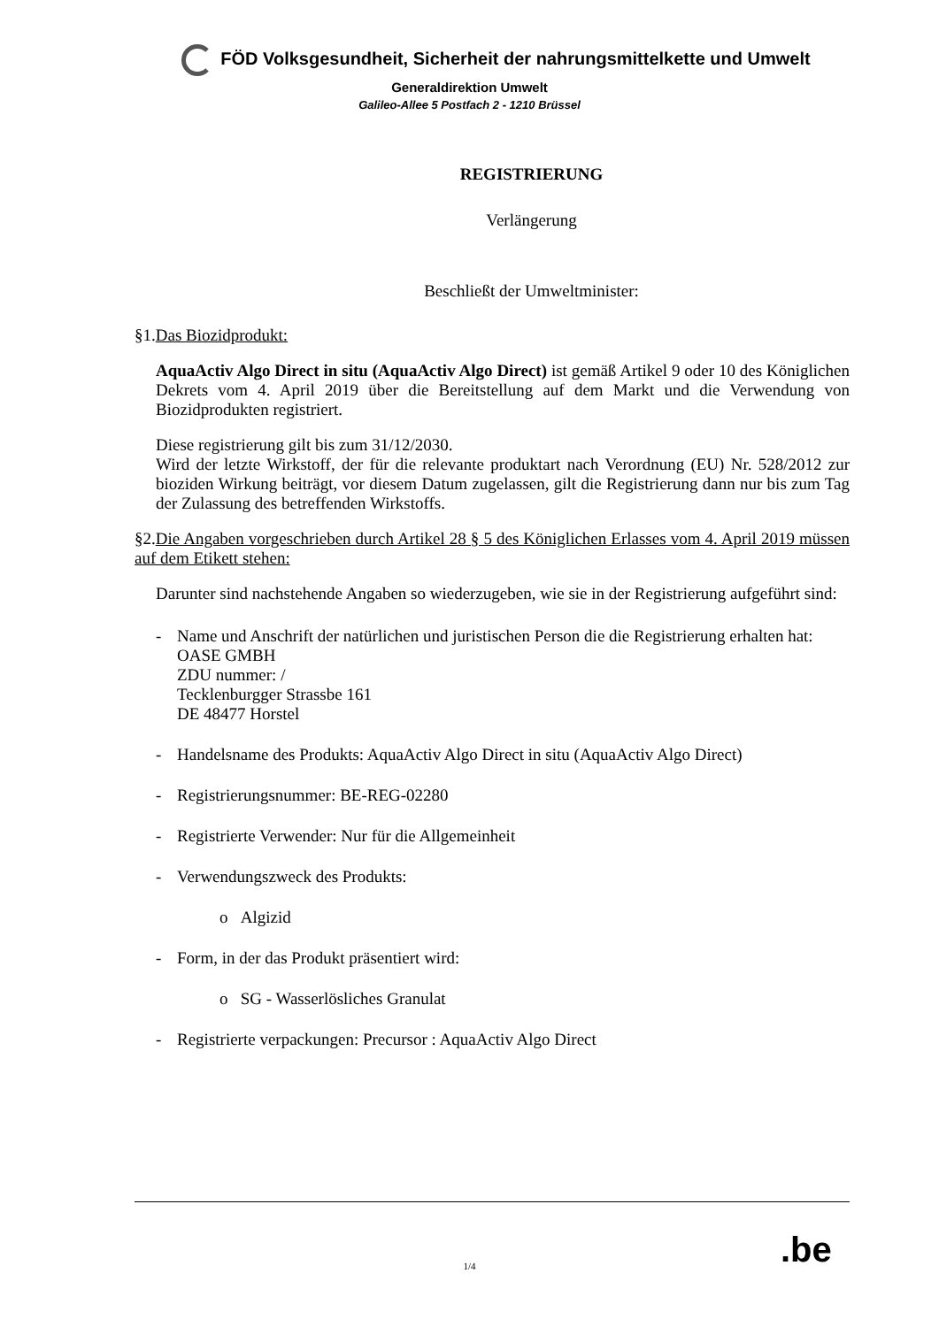FÖD Volksgesundheit, Sicherheit der nahrungsmittelkette und Umwelt
Generaldirektion Umwelt
Galileo-Allee 5 Postfach 2 - 1210 Brüssel
REGISTRIERUNG
Verlängerung
Beschließt der Umweltminister:
§1.Das Biozidprodukt:
AquaActiv Algo Direct in situ (AquaActiv Algo Direct) ist gemäß Artikel 9 oder 10 des Königlichen Dekrets vom 4. April 2019 über die Bereitstellung auf dem Markt und die Verwendung von Biozidprodukten registriert.
Diese registrierung gilt bis zum 31/12/2030.
Wird der letzte Wirkstoff, der für die relevante produktart nach Verordnung (EU) Nr. 528/2012 zur bioziden Wirkung beiträgt, vor diesem Datum zugelassen, gilt die Registrierung dann nur bis zum Tag der Zulassung des betreffenden Wirkstoffs.
§2.Die Angaben vorgeschrieben durch Artikel 28 § 5 des Königlichen Erlasses vom 4. April 2019 müssen auf dem Etikett stehen:
Darunter sind nachstehende Angaben so wiederzugeben, wie sie in der Registrierung aufgeführt sind:
- Name und Anschrift der natürlichen und juristischen Person die die Registrierung erhalten hat:
OASE GMBH
ZDU nummer: /
Tecklenburgger Strassbe 161
DE 48477 Horstel
- Handelsname des Produkts: AquaActiv Algo Direct in situ (AquaActiv Algo Direct)
- Registrierungsnummer: BE-REG-02280
- Registrierte Verwender: Nur für die Allgemeinheit
- Verwendungszweck des Produkts:
o Algizid
- Form, in der das Produkt präsentiert wird:
o SG - Wasserlösliches Granulat
- Registrierte verpackungen: Precursor : AquaActiv Algo Direct
.be
1/4